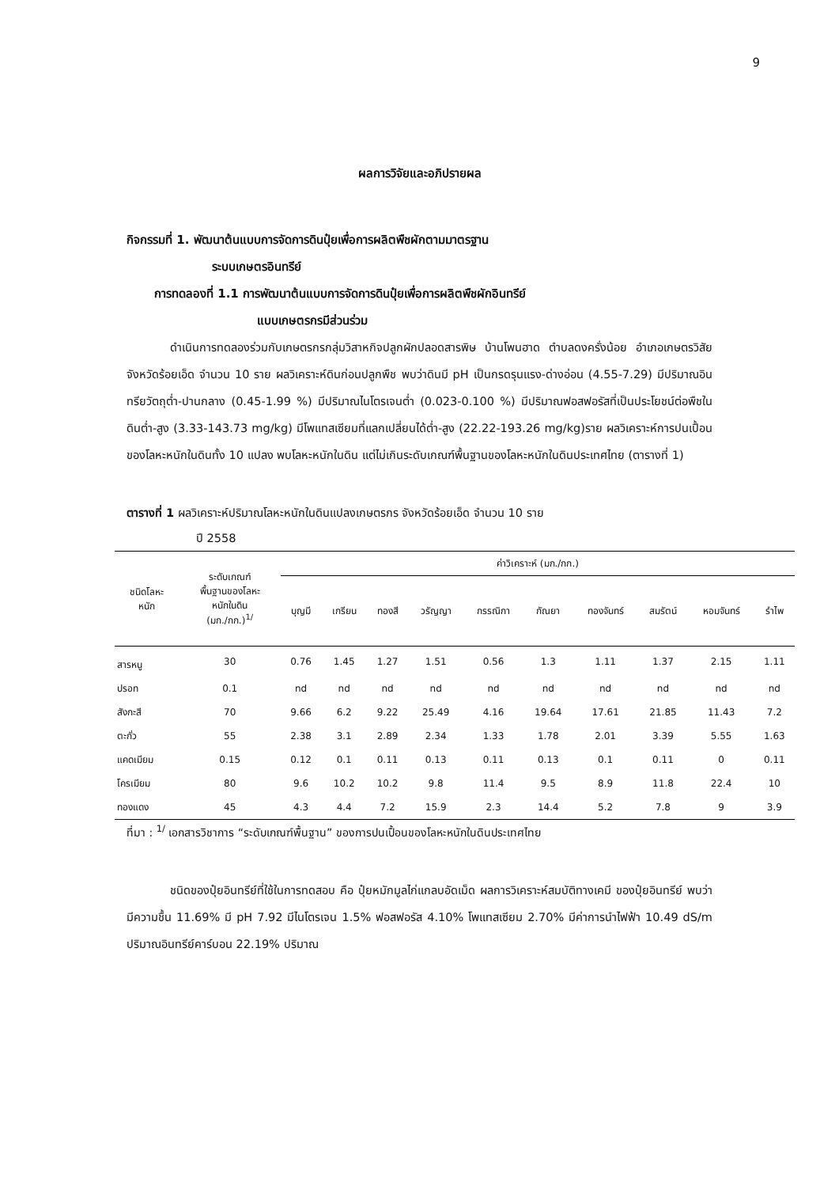9
ผลการวิจัยและอภิปรายผล
กิจกรรมที่ 1. พัฒนาต้นแบบการจัดการดินปุ๋ยเพื่อการผลิตพืชผักตามมาตรฐาน
ระบบเกษตรอินทรีย์
การทดลองที่ 1.1 การพัฒนาต้นแบบการจัดการดินปุ๋ยเพื่อการผลิตพืชผักอินทรีย์
แบบเกษตรกรมีส่วนร่วม
ดำเนินการทดลองร่วมกับเกษตรกรกลุ่มวิสาหกิจปลูกผักปลอดสารพิษ บ้านโพนฮาด ตำบลดงครั่งน้อย อำเภอเกษตรวิสัย จังหวัดร้อยเอ็ด จำนวน 10 ราย ผลวิเคราะห์ดินก่อนปลูกพืช พบว่าดินมี pH เป็นกรดรุนแรง-ด่างอ่อน (4.55-7.29) มีปริมาณอินทรียวัตถุต่ำ-ปานกลาง (0.45-1.99 %) มีปริมาณไนโตรเจนต่ำ (0.023-0.100 %) มีปริมาณฟอสฟอรัสที่เป็นประโยชน์ต่อพืชในดินต่ำ-สูง (3.33-143.73 mg/kg) มีโพแทสเซียมที่แลกเปลี่ยนได้ต่ำ-สูง (22.22-193.26 mg/kg)ราย ผลวิเคราะห์การปนเปื้อนของโลหะหนักในดินทั้ง 10 แปลง พบโลหะหนักในดิน แต่ไม่เกินระดับเกณฑ์พื้นฐานของโลหะหนักในดินประเทศไทย (ตารางที่ 1)
ตารางที่ 1 ผลวิเคราะห์ปริมาณโลหะหนักในดินแปลงเกษตรกร จังหวัดร้อยเอ็ด จำนวน 10 ราย
ปี 2558
| ชนิดโลหะ หนัก | ระดับเกณฑ์ พื้นฐานของโลหะ หนักในดิน (มก./กก.)<sup>1/</sup> | ค่าวิเคราะห์ (มก./กก.) | | | | | | | | | |
| --- | --- | --- | --- | --- | --- | --- | --- | --- | --- | --- | --- |
| | | บุญมี | เกรียน | ทองสี | วรัญญา | กรรณิกา | กัณยา | ทองจันทร์ | สมรัตน์ | หอมจันทร์ | รำไพ |
| สารหนู | 30 | 0.76 | 1.45 | 1.27 | 1.51 | 0.56 | 1.3 | 1.11 | 1.37 | 2.15 | 1.11 |
| ปรอท | 0.1 | nd | nd | nd | nd | nd | nd | nd | nd | nd | nd |
| สังกะสี | 70 | 9.66 | 6.2 | 9.22 | 25.49 | 4.16 | 19.64 | 17.61 | 21.85 | 11.43 | 7.2 |
| ตะกั่ว | 55 | 2.38 | 3.1 | 2.89 | 2.34 | 1.33 | 1.78 | 2.01 | 3.39 | 5.55 | 1.63 |
| แคดเมียม | 0.15 | 0.12 | 0.1 | 0.11 | 0.13 | 0.11 | 0.13 | 0.1 | 0.11 | 0 | 0.11 |
| โครเมียม | 80 | 9.6 | 10.2 | 10.2 | 9.8 | 11.4 | 9.5 | 8.9 | 11.8 | 22.4 | 10 |
| ทองแดง | 45 | 4.3 | 4.4 | 7.2 | 15.9 | 2.3 | 14.4 | 5.2 | 7.8 | 9 | 3.9 |
ที่มา : <sup>1/</sup> เอกสารวิชาการ “ระดับเกณฑ์พื้นฐาน” ของการปนเปื้อนของโลหะหนักในดินประเทศไทย
ชนิดของปุ๋ยอินทรีย์ที่ใช้ในการทดสอบ คือ ปุ๋ยหมักมูลไก่แกลบอัดเม็ด ผลการวิเคราะห์สมบัติทางเคมี ของปุ๋ยอินทรีย์ พบว่ามีความชื้น 11.69% มี pH 7.92 มีไนโตรเจน 1.5% ฟอสฟอรัส 4.10% โพแทสเซียม 2.70% มีค่าการนำไฟฟ้า 10.49 dS/m ปริมาณอินทรีย์คาร์บอน 22.19% ปริมาณ